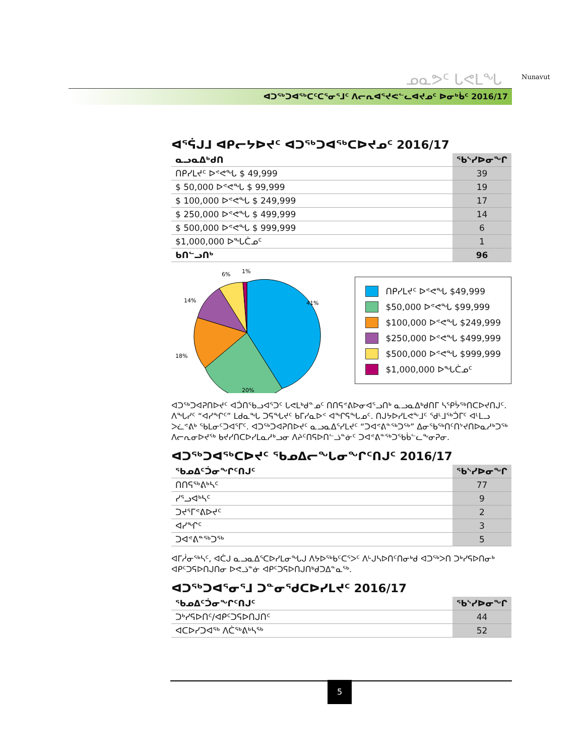ᓄᓇᕗᑦ ᒐᕙᒪᖓ
ᐊᑐᖅᑐᐊᖅᑕᑦᑕᕐᓂᕐᒧᑦ ᐱᓕᕆᐊᕐᔪᕙᓪᓚᐊᔪᓄᑦ ᐅᓂᒃᑳᑦ 2016/17
Nunavut
ᐊᕐᕌᒍᒧ ᐊᑭᓕᔭᐅᔪᑦ ᐊᑐᖅᑐᐊᖅᑕᐅᔪᓄᑦ 2016/17
| ᓇᓗᓇᐃᒃᑯᑎ | ᖃᔅᓯᐅᓂᖏ |
| --- | --- |
| ᑎᑭᓯᒪᔪᑦ ᐅᕝᕙᖓ $ 49,999 | 39 |
| $ 50,000 ᐅᕝᕙᖓ $ 99,999 | 19 |
| $ 100,000 ᐅᕝᕙᖓ $ 249,999 | 17 |
| $ 250,000 ᐅᕝᕙᖓ $ 499,999 | 14 |
| $ 500,000 ᐅᕝᕙᖓ $ 999,999 | 6 |
| $1,000,000 ᐅᖓᑖᓄᑦ | 1 |
| ᑲᑎᓪᓗᑎᒃ | 96 |
41%
20%
18%
14%
6%
1%
ᑎᑭᓯᒪᔪᑦ ᐅᕝᕙᖓ $49,999
$50,000 ᐅᕝᕙᖓ $99,999
$100,000 ᐅᕝᕙᖓ $249,999
$250,000 ᐅᕝᕙᖓ $499,999
$500,000 ᐅᕝᕙᖓ $999,999
$1,000,000 ᐅᖓᑖᓄᑦ
ᐊᑐᖅᑐᐊᕈᑎᐅᔪᑦ ᐊᑑᑎᖃᓗᐊᕐᑐᑦ ᒐᕙᒪᒃᑯᓐᓄᑦ ᑎᑎᕋᕝᕕᐅᓂᐊᕐᓗᑎᒃ ᓇᓗᓇᐃᒃᑯᑎᒥ ᓴᕿᔮᖅᑎᑕᐅᔪᑎᒍᑦ. ᐱᖓᓯᑦ “ᐊᓯᖏᑦ” ᒪᑯᓇᖓ ᑐᕋᖓᔪᑦ ᑲᒥᓯᓇᐅᑉ ᐊᖏᕋᖓᓄᑦ. ᑎᒍᔭᐅᓯᒪᕙᖕᒧᑦ ᖁᒻᒧᖅᑑᒥᑦ ᐊᒻᒪᓗ ᐳᓛᕝᕕᒃ ᖃᒪᓂᑦᑐᐊᕐᒥᑦ. ᐊᑐᖅᑐᐊᕈᑎᐅᔪᑦ ᓇᓗᓇᐃᕐᓯᒪᔪᑦ “ᑐᐊᕝᕕᓐᖅᑐᖅ” ᐃᓂᖃᖅᑎᑦᑎᔾᔪᑎᐅᓇᓱᒃᑐᖅ ᐱᓕᕆᓂᐅᔪᖅ ᑲᔪᓯᑎᑕᐅᓯᒪᓇᓱᒃᓗᓂ ᐱᔨᑦᑎᕋᐅᑎᓪᓘᓐᓃᑦ ᑐᐊᕝᕕᓐᖅᑐᖃᑳᓪᓚᖕᓂᕈᓂ.
ᐊᑐᖅᑐᐊᖅᑕᐅᔪᑦ ᖃᓄᐃᓕᖓᓂᖏᑦᑎᒍᑦ 2016/17
| ᖃᓄᐃᑦᑑᓂᖏᑦᑎᒍᑦ | ᖃᔅᓯᐅᓂᖏ |
| --- | --- |
| ᑎᑎᕋᖅᕕᒃᓴᑦ | 77 |
| ᓯᕐᓗᐊᒃᓴᑦ | 9 |
| ᑐᔪᕐᒥᕝᕕᐅᔪᑦ | 2 |
| ᐊᓯᖏᑦ | 3 |
| ᑐᐊᕝᕕᓐᖅᑐᖅ | 5 |
ᐊᒥᓲᓂᖅᓴᑦ, ᐊᑖᒍ ᓇᓗᓇᐃᕐᑕᐅᓯᒪᓂᖓᒍ ᐱᔭᐅᖅᑲᑦᑕᕐᐳᑦ ᐱᒡᒍᓴᐅᑎᑦᑎᓂᒃᑯ ᐊᑐᖅᐳᑎ ᑐᒃᓯᕋᐅᑎᓂᒃ ᐊᑭᑦᑐᕋᐅᑎᒍᑎᓂ ᐅᕙᓘᓐᓃ ᐊᑭᑦᑐᕋᐅᑎᒍᑎᒃᑯᑐᐃᓐᓇᖅ.
ᐊᑐᖅᑐᐊᕐᓂᕐᒧ ᑐᓐᓂᕐᑯᑕᐅᓯᒪᔪᑦ 2016/17
| ᖃᓄᐃᑦᑑᓂᖏᑦᑎᒍᑦ | ᖃᔅᓯᐅᓂᖏ |
| --- | --- |
| ᑐᒃᓯᕋᐅᑎᑦ/ᐊᑭᑦᑐᕋᐅᑎᒍᑎᑦ | 44 |
| ᐊᑕᐅᓯᑐᐊᖅ ᐱᑖᖅᕕᒃᓴᖅ | 52 |
5